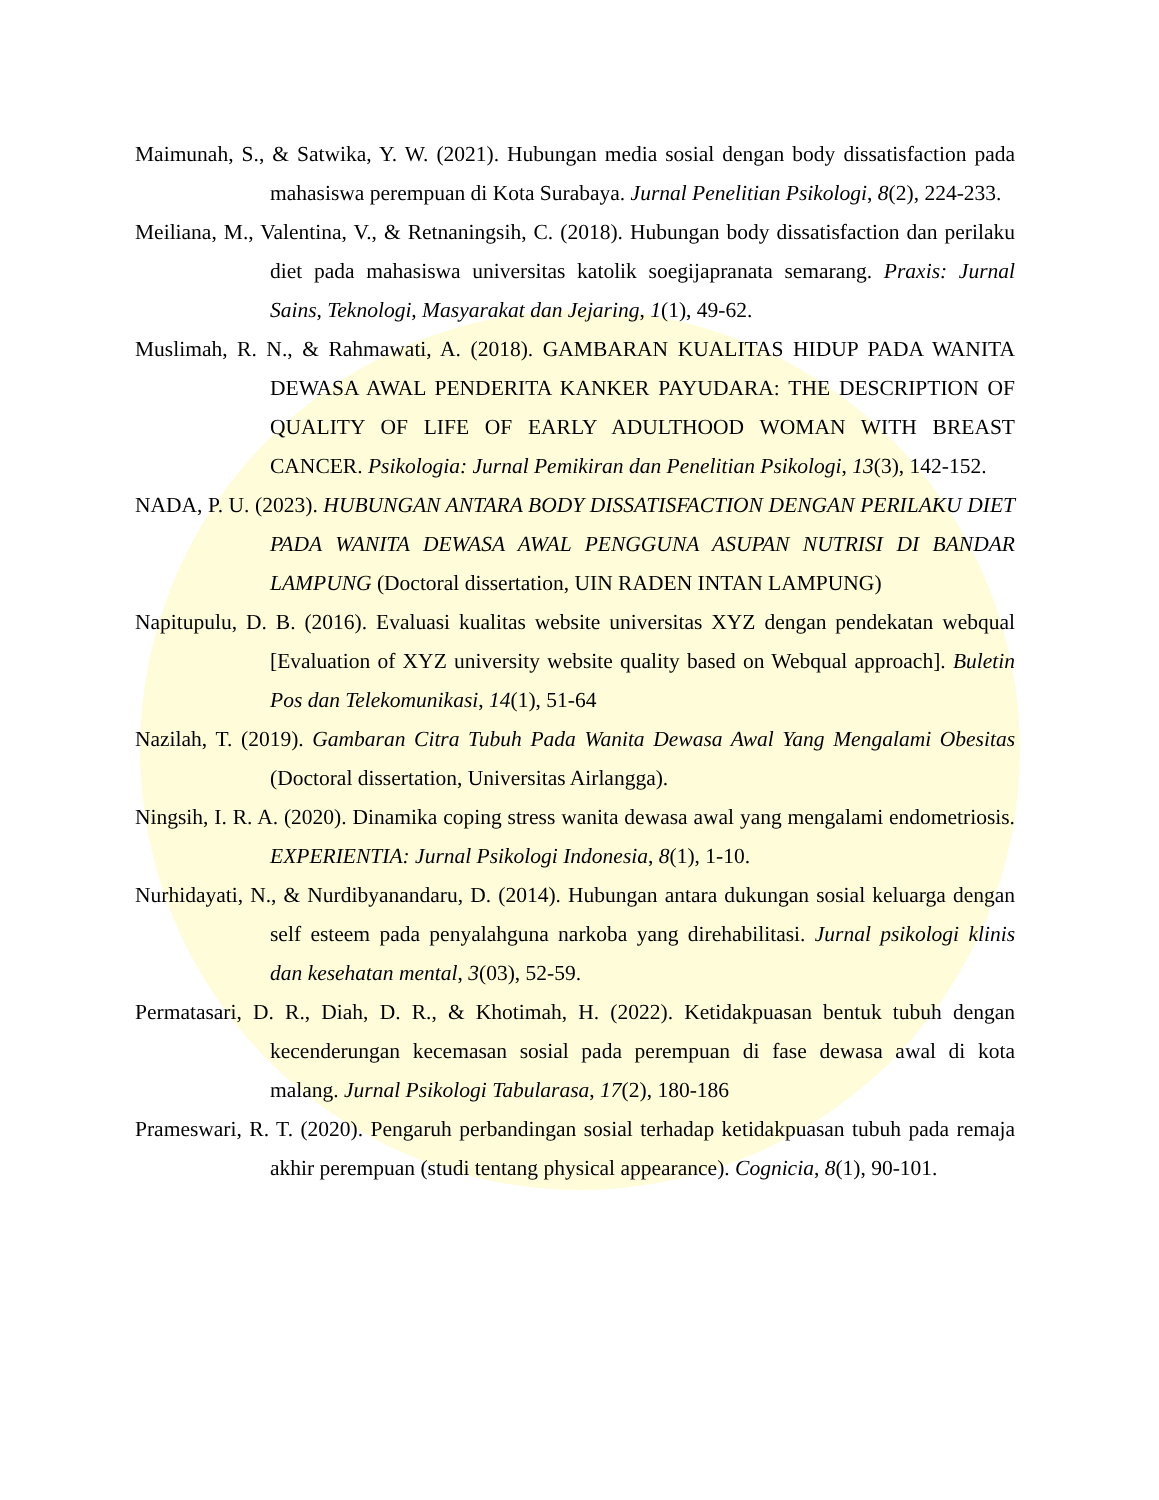Maimunah, S., & Satwika, Y. W. (2021). Hubungan media sosial dengan body dissatisfaction pada mahasiswa perempuan di Kota Surabaya. Jurnal Penelitian Psikologi, 8(2), 224-233.
Meiliana, M., Valentina, V., & Retnaningsih, C. (2018). Hubungan body dissatisfaction dan perilaku diet pada mahasiswa universitas katolik soegijapranata semarang. Praxis: Jurnal Sains, Teknologi, Masyarakat dan Jejaring, 1(1), 49-62.
Muslimah, R. N., & Rahmawati, A. (2018). GAMBARAN KUALITAS HIDUP PADA WANITA DEWASA AWAL PENDERITA KANKER PAYUDARA: THE DESCRIPTION OF QUALITY OF LIFE OF EARLY ADULTHOOD WOMAN WITH BREAST CANCER. Psikologia: Jurnal Pemikiran dan Penelitian Psikologi, 13(3), 142-152.
NADA, P. U. (2023). HUBUNGAN ANTARA BODY DISSATISFACTION DENGAN PERILAKU DIET PADA WANITA DEWASA AWAL PENGGUNA ASUPAN NUTRISI DI BANDAR LAMPUNG (Doctoral dissertation, UIN RADEN INTAN LAMPUNG)
Napitupulu, D. B. (2016). Evaluasi kualitas website universitas XYZ dengan pendekatan webqual [Evaluation of XYZ university website quality based on Webqual approach]. Buletin Pos dan Telekomunikasi, 14(1), 51-64
Nazilah, T. (2019). Gambaran Citra Tubuh Pada Wanita Dewasa Awal Yang Mengalami Obesitas (Doctoral dissertation, Universitas Airlangga).
Ningsih, I. R. A. (2020). Dinamika coping stress wanita dewasa awal yang mengalami endometriosis. EXPERIENTIA: Jurnal Psikologi Indonesia, 8(1), 1-10.
Nurhidayati, N., & Nurdibyanandaru, D. (2014). Hubungan antara dukungan sosial keluarga dengan self esteem pada penyalahguna narkoba yang direhabilitasi. Jurnal psikologi klinis dan kesehatan mental, 3(03), 52-59.
Permatasari, D. R., Diah, D. R., & Khotimah, H. (2022). Ketidakpuasan bentuk tubuh dengan kecenderungan kecemasan sosial pada perempuan di fase dewasa awal di kota malang. Jurnal Psikologi Tabularasa, 17(2), 180-186
Prameswari, R. T. (2020). Pengaruh perbandingan sosial terhadap ketidakpuasan tubuh pada remaja akhir perempuan (studi tentang physical appearance). Cognicia, 8(1), 90-101.